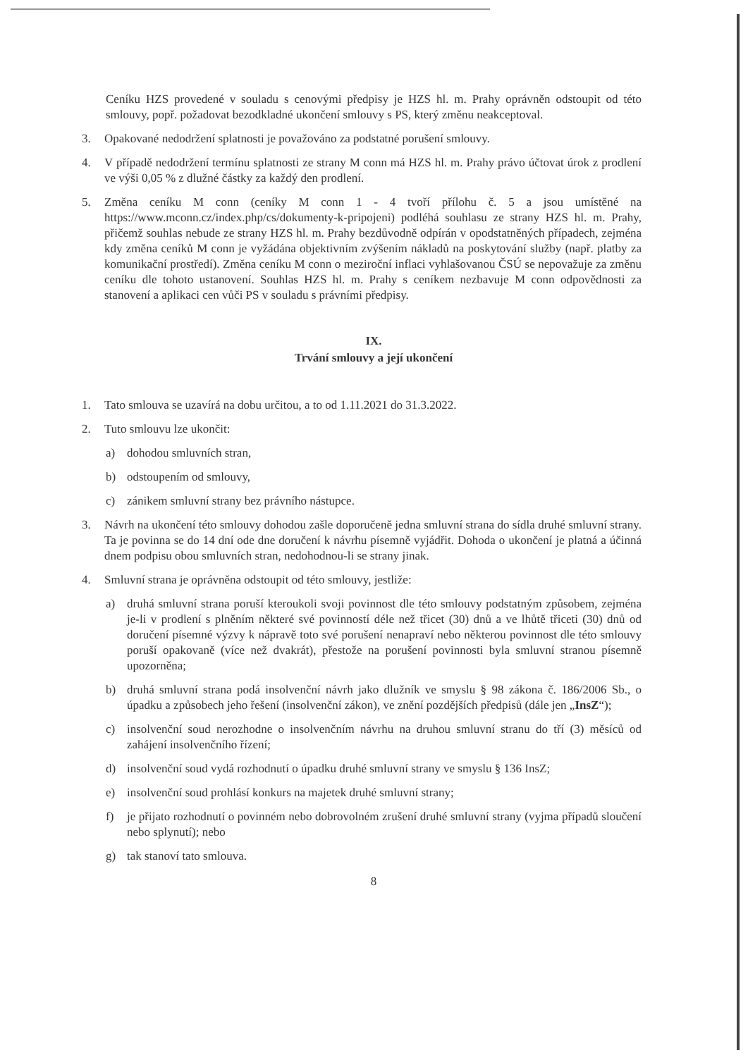Ceníku HZS provedené v souladu s cenovými předpisy je HZS hl. m. Prahy oprávněn odstoupit od této smlouvy, popř. požadovat bezodkladné ukončení smlouvy s PS, který změnu neakceptoval.
3. Opakované nedodržení splatnosti je považováno za podstatné porušení smlouvy.
4. V případě nedodržení termínu splatnosti ze strany M conn má HZS hl. m. Prahy právo účtovat úrok z prodlení ve výši 0,05 % z dlužné částky za každý den prodlení.
5. Změna ceníku M conn (ceníky M conn 1 - 4 tvoří přílohu č. 5 a jsou umístěné na https://www.mconn.cz/index.php/cs/dokumenty-k-pripojeni) podléhá souhlasu ze strany HZS hl. m. Prahy, přičemž souhlas nebude ze strany HZS hl. m. Prahy bezdůvodně odpírán v opodstatněných případech, zejména kdy změna ceníků M conn je vyžádána objektivním zvýšením nákladů na poskytování služby (např. platby za komunikační prostředí). Změna ceníku M conn o meziroční inflaci vyhlašovanou ČSÚ se nepovažuje za změnu ceníku dle tohoto ustanovení. Souhlas HZS hl. m. Prahy s ceníkem nezbavuje M conn odpovědnosti za stanovení a aplikaci cen vůči PS v souladu s právními předpisy.
IX.
Trvání smlouvy a její ukončení
1. Tato smlouva se uzavírá na dobu určitou, a to od 1.11.2021 do 31.3.2022.
2. Tuto smlouvu lze ukončit:
a) dohodou smluvních stran,
b) odstoupením od smlouvy,
c) zánikem smluvní strany bez právního nástupce.
3. Návrh na ukončení této smlouvy dohodou zašle doporučeně jedna smluvní strana do sídla druhé smluvní strany. Ta je povinna se do 14 dní ode dne doručení k návrhu písemně vyjádřit. Dohoda o ukončení je platná a účinná dnem podpisu obou smluvních stran, nedohodnou-li se strany jinak.
4. Smluvní strana je oprávněna odstoupit od této smlouvy, jestliže:
a) druhá smluvní strana poruší kteroukoli svoji povinnost dle této smlouvy podstatným způsobem, zejména je-li v prodlení s plněním některé své povinností déle než třicet (30) dnů a ve lhůtě třiceti (30) dnů od doručení písemné výzvy k nápravě toto své porušení nenapraví nebo některou povinnost dle této smlouvy poruší opakovaně (více než dvakrát), přestože na porušení povinnosti byla smluvní stranou písemně upozorněna;
b) druhá smluvní strana podá insolvenční návrh jako dlužník ve smyslu § 98 zákona č. 186/2006 Sb., o úpadku a způsobech jeho řešení (insolvenční zákon), ve znění pozdějších předpisů (dále jen „InsZ“);
c) insolvenční soud nerozhodne o insolvenčním návrhu na druhou smluvní stranu do tří (3) měsíců od zahájení insolvenčního řízení;
d) insolvenční soud vydá rozhodnutí o úpadku druhé smluvní strany ve smyslu § 136 InsZ;
e) insolvenční soud prohlásí konkurs na majetek druhé smluvní strany;
f) je přijato rozhodnutí o povinném nebo dobrovolném zrušení druhé smluvní strany (vyjma případů sloučení nebo splynutí); nebo
g) tak stanoví tato smlouva.
8